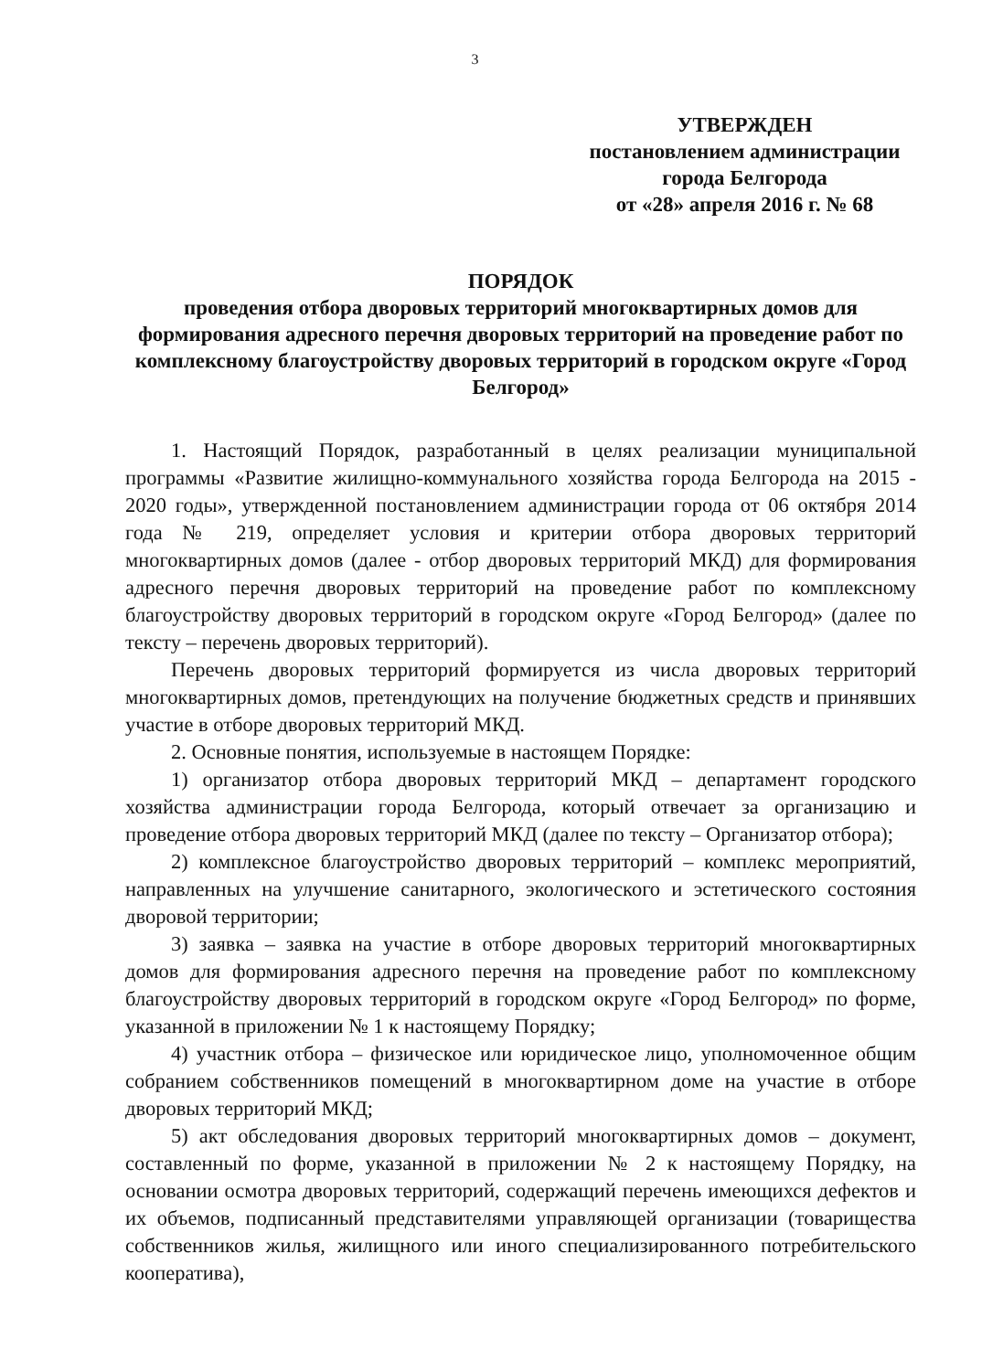3
УТВЕРЖДЕН
постановлением администрации
города Белгорода
от «28» апреля 2016 г. № 68
ПОРЯДОК
проведения отбора дворовых территорий многоквартирных домов для формирования адресного перечня дворовых территорий на проведение работ по комплексному благоустройству дворовых территорий в городском округе «Город Белгород»
1. Настоящий Порядок, разработанный в целях реализации муниципальной программы «Развитие жилищно-коммунального хозяйства города Белгорода на 2015 - 2020 годы», утвержденной постановлением администрации города от 06 октября 2014 года № 219, определяет условия и критерии отбора дворовых территорий многоквартирных домов (далее - отбор дворовых территорий МКД) для формирования адресного перечня дворовых территорий на проведение работ по комплексному благоустройству дворовых территорий в городском округе «Город Белгород» (далее по тексту – перечень дворовых территорий).
Перечень дворовых территорий формируется из числа дворовых территорий многоквартирных домов, претендующих на получение бюджетных средств и принявших участие в отборе дворовых территорий МКД.
2. Основные понятия, используемые в настоящем Порядке:
1) организатор отбора дворовых территорий МКД – департамент городского хозяйства администрации города Белгорода, который отвечает за организацию и проведение отбора дворовых территорий МКД (далее по тексту – Организатор отбора);
2) комплексное благоустройство дворовых территорий – комплекс мероприятий, направленных на улучшение санитарного, экологического и эстетического состояния дворовой территории;
3) заявка – заявка на участие в отборе дворовых территорий многоквартирных домов для формирования адресного перечня на проведение работ по комплексному благоустройству дворовых территорий в городском округе «Город Белгород» по форме, указанной в приложении № 1 к настоящему Порядку;
4) участник отбора – физическое или юридическое лицо, уполномоченное общим собранием собственников помещений в многоквартирном доме на участие в отборе дворовых территорий МКД;
5) акт обследования дворовых территорий многоквартирных домов – документ, составленный по форме, указанной в приложении № 2 к настоящему Порядку, на основании осмотра дворовых территорий, содержащий перечень имеющихся дефектов и их объемов, подписанный представителями управляющей организации (товарищества собственников жилья, жилищного или иного специализированного потребительского кооператива),